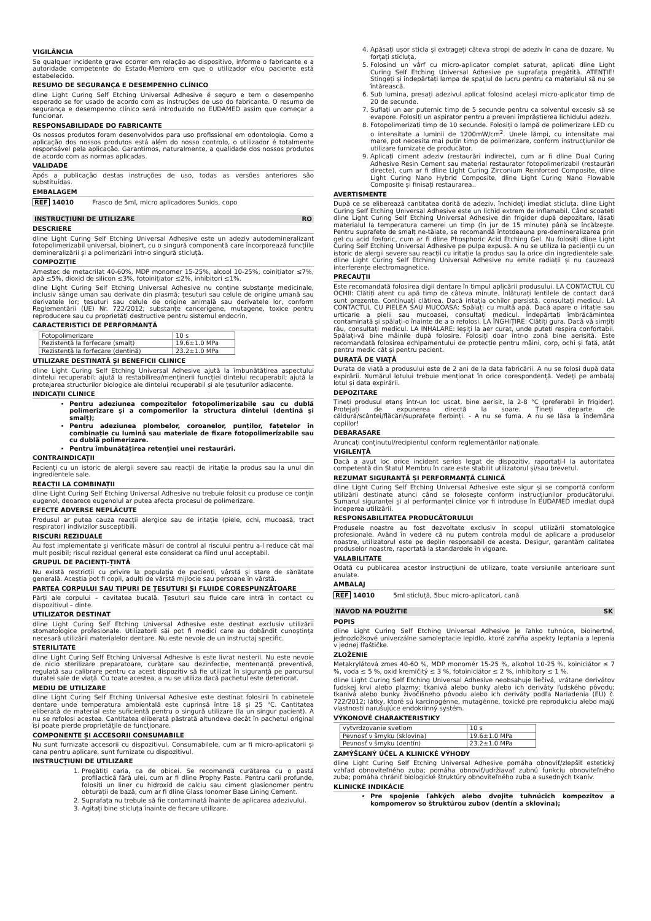VIGILÂNCIA
Se qualquer incidente grave ocorrer em relação ao dispositivo, informe o fabricante e a autoridade competente do Estado-Membro em que o utilizador e/ou paciente está estabelecido.
RESUMO DE SEGURANÇA E DESEMPENHO CLÍNICO
dline Light Curing Self Etching Universal Adhesive é seguro e tem o desempenho esperado se for usado de acordo com as instruções de uso do fabricante. O resumo de segurança e desempenho clínico será introduzido no EUDAMED assim que começar a funcionar.
RESPONSABILIDADE DO FABRICANTE
Os nossos produtos foram desenvolvidos para uso profissional em odontologia. Como a aplicação dos nossos produtos está além do nosso controlo, o utilizador é totalmente responsável pela aplicação. Garantimos, naturalmente, a qualidade dos nossos produtos de acordo com as normas aplicadas.
VALIDADE
Após a publicação destas instruções de uso, todas as versões anteriores são substituídas.
EMBALAGEM
REF 14010 Frasco de 5ml, micro aplicadores 5unids, copo
INSTRUCȚIUNI DE UTILIZARE RO
DESCRIERE
dline Light Curing Self Etching Universal Adhesive este un adeziv autodemineralizant fotopolimerizabil universal, bioinert, cu o singură componentă care încorporează funcțiile demineralizării și a polimerizării într-o singură sticluță.
COMPOZIȚIE
Amestec de metacrilat 40-60%, MDP monomer 15-25%, alcool 10-25%, coinițiator ≤7%, apă ≤5%, dioxid de silicon ≤3%, fotoinițiator ≤2%, inhibitori ≤1%.
dline Light Curing Self Etching Universal Adhesive nu conține substanțe medicinale, inclusiv sânge uman sau derivate din plasmă; țesuturi sau celule de origine umană sau derivatele lor; țesuturi sau celule de origine animală sau derivatele lor, conform Reglementării (UE) Nr. 722/2012; substanțe cancerigene, mutagene, toxice pentru reproducere sau cu proprietăți destructive pentru sistemul endocrin.
CARACTERISTICI DE PERFORMANȚĂ
| Fotopolimerizare | 10 s |
| Rezistență la forfecare (smalț) | 19.6±1.0 MPa |
| Rezistență la forfecare (dentină) | 23.2±1.0 MPa |
UTILIZARE DESTINATĂ ȘI BENEFICII CLINICE
dline Light Curing Self Etching Universal Adhesive ajută la îmbunătățirea aspectului dintelui recuperabil; ajută la restabilirea/menținerii funcției dintelui recuperabil; ajută la protejarea structurilor biologice ale dintelui recuperabil și ale țesuturilor adiacente.
INDICAȚII CLINICE
Pentru adeziunea compozitelor fotopolimerizabile sau cu dublă polimerizare și a compomerilor la structura dintelui (dentină și smalț);
Pentru adeziunea plombelor, coroanelor, punților, fațetelor în combinație cu lumină sau materiale de fixare fotopolimerizabile sau cu dublă polimerizare.
Pentru îmbunătățirea retenției unei restaurări.
CONTRAINDICAȚII
Pacienți cu un istoric de alergii severe sau reacții de iritație la produs sau la unul din ingredientele sale.
REACȚII LA COMBINAȚII
dline Light Curing Self Etching Universal Adhesive nu trebuie folosit cu produse ce conțin eugenol, deoarece eugenolul ar putea afecta procesul de polimerizare.
EFECTE ADVERSE NEPLĂCUTE
Produsul ar putea cauza reacții alergice sau de iritație (piele, ochi, mucoasă, tract respirator) indivizilor susceptibili.
RISCURI REZIDUALE
Au fost implementate și verificate măsuri de control al riscului pentru a-l reduce cât mai mult posibil; riscul rezidual general este considerat ca fiind unul acceptabil.
GRUPUL DE PACIENȚI-ȚINTĂ
Nu există restricții cu privire la populația de pacienți, vârstă și stare de sănătate generală. Aceștia pot fi copii, adulți de vârstă mijlocie sau persoane în vârstă.
PARTEA CORPULUI SAU TIPURI DE ȚESUTURI ȘI FLUIDE CORESPUNZĂTOARE
Părți ale corpului – cavitatea bucală. Țesuturi sau fluide care intră în contact cu dispozitivul – dinte.
UTILIZATOR DESTINAT
dline Light Curing Self Etching Universal Adhesive este destinat exclusiv utilizării stomatologice profesionale. Utilizatorii săi pot fi medici care au dobândit cunoștința necesară utilizării materialelor dentare. Nu este nevoie de un instructaj specific.
STERILITATE
dline Light Curing Self Etching Universal Adhesive is este livrat nesteril. Nu este nevoie de nicio sterilizare preparatoare, curățare sau dezinfecție, mentenanță preventivă, regulată sau calibrare pentru ca acest dispozitiv să fie utilizat în siguranță pe parcursul duratei sale de viață. Cu toate acestea, a nu se utiliza dacă pachetul este deteriorat.
MEDIU DE UTILIZARE
dline Light Curing Self Etching Universal Adhesive este destinat folosirii în cabinetele dentare unde temperatura ambientală este cuprinsă între 18 și 25 °C. Cantitatea eliberată de material este suficientă pentru o singură utilizare (la un singur pacient). A nu se refolosi acestea. Cantitatea eliberată păstrată altundeva decât în pachetul original își poate pierde proprietățile de funcționare.
COMPONENTE ȘI ACCESORII CONSUMABILE
Nu sunt furnizate accesorii cu dispozitivul. Consumabilele, cum ar fi micro-aplicatorii și cana pentru aplicare, sunt furnizate cu dispozitivul.
INSTRUCȚIUNI DE UTILIZARE
1. Pregătiți caria, ca de obicei. Se recomandă curățarea cu o pastă profilactică fără ulei, cum ar fi dline Prophy Paste. Pentru carii profunde, folosiți un liner cu hidroxid de calciu sau ciment glasionomer pentru obturații de bază, cum ar fi dline Glass Ionomer Base Lining Cement.
2. Suprafața nu trebuie să fie contaminată înainte de aplicarea adezivului.
3. Agitați bine sticluța înainte de fiecare utilizare.
4. Apăsați ușor sticla și extrageți câteva stropi de adeziv în cana de dozare. Nu forțați sticluța,
5. Folosind un vârf cu micro-aplicator complet saturat, aplicați dline Light Curing Self Etching Universal Adhesive pe suprafața pregătită. ATENȚIE! Stingeți și îndepărtați lampa de spațiul de lucru pentru ca materialul să nu se întărească.
6. Sub lumina, presați adezivul aplicat folosind același micro-aplicator timp de 20 de secunde.
7. Suflați un aer puternic timp de 5 secunde pentru ca solventul excesiv să se evapore. Folosiți un aspirator pentru a preveni împrăștierea lichidului adeziv.
8. Fotopolimerizați timp de 10 secunde. Folosiți o lampă de polimerizare LED cu o intensitate a luminii de 1200mW/cm<sup>2</sup>. Unele lămpi, cu intensitate mai mare, pot necesita mai puțin timp de polimerizare, conform instrucțiunilor de utilizare furnizate de producător.
9. Aplicați ciment adeziv (restaurări indirecte), cum ar fi dline Dual Curing Adhesive Resin Cement sau material restaurator fotopolimerizabil (restaurări directe), cum ar fi dline Light Curing Zirconium Reinforced Composite, dline Light Curing Nano Hybrid Composite, dline Light Curing Nano Flowable Composite și finisați restaurarea..
AVERTISMENTE
După ce se eliberează cantitatea dorită de adeziv, închideți imediat sticluța. dline Light Curing Self Etching Universal Adhesive este un lichid extrem de inflamabil. Când scoateți dline Light Curing Self Etching Universal Adhesive din frigider după depozitare, lăsați materialul la temperatura camerei un timp (în jur de 15 minute) până se încălzește. Pentru suprafețe de smalț ne-tăiate, se recomandă întotdeauna pre-demineralizarea prin gel cu acid fosforic, cum ar fi dline Phosphoric Acid Etching Gel. Nu folosiți dline Light Curing Self Etching Universal Adhesive pe pulpa expusă. A nu se utiliza la pacienții cu un istoric de alergii severe sau reacții cu iritație la produs sau la orice din ingredientele sale. dline Light Curing Self Etching Universal Adhesive nu emite radiații și nu cauzează interferențe electromagnetice.
PRECAUȚII
Este recomandată folosirea digii dentare în timpul aplicării produsului. LA CONTACTUL CU OCHII: Clătiți atent cu apă timp de câteva minute. Înlăturați lentilele de contact dacă sunt prezente. Continuați clătirea. Dacă iritația ochilor persistă, consultați medicul. LA CONTACTUL CU PIELEA SAU MUCOASA: Spălați cu multă apă. Dacă apare o iritație sau urticarie a pielii sau mucoasei, consultați medicul. Îndepărtați îmbrăcămintea contaminată și spălați-o înainte de a o refolosi. LA ÎNGHIȚIRE: Clătiți gura. Dacă vă simțiți rău, consultați medicul. LA INHALARE: Ieșiți la aer curat, unde puteți respira confortabil. Spălați-vă bine mâinile după folosire. Folosiți doar într-o zonă bine aerisită. Este recomandată folosirea echipamentului de protecție pentru mâini, corp, ochi și față, atât pentru medic cât și pentru pacient.
DURATĂ DE VIAȚĂ
Durata de viață a produsului este de 2 ani de la data fabricării. A nu se folosi după data expirării. Numărul lotului trebuie menționat în orice corespondență. Vedeți pe ambalaj lotul și data expirării.
DEPOZITARE
Țineți produsul etanș într-un loc uscat, bine aerisit, la 2-8 °C (preferabil în frigider). Protejați de expunerea directă la soare. Țineți departe de căldură/scântei/flăcări/suprafețe fierbinți. - A nu se fuma. A nu se lăsa la îndemâna copiilor!
DEBARASARE
Aruncați conținutul/recipientul conform reglementărilor naționale.
VIGILENȚĂ
Dacă a avut loc orice incident serios legat de dispozitiv, raportați-l la autoritatea competentă din Statul Membru în care este stabilit utilizatorul și/sau brevetul.
REZUMAT SIGURANȚĂ ȘI PERFORMANȚĂ CLINICĂ
dline Light Curing Self Etching Universal Adhesive este sigur și se comportă conform utilizării destinate atunci când se folosește conform instrucțiunilor producătorului. Sumarul siguranței și al performanței clinice vor fi introduse în EUDAMED imediat după începerea utilizării.
RESPONSABILITATEA PRODUCĂTORULUI
Produsele noastre au fost dezvoltate exclusiv în scopul utilizării stomatologice profesionale. Având în vedere că nu putem controla modul de aplicare a produselor noastre, utilizatorul este pe deplin responsabil de acesta. Desigur, garantăm calitatea produselor noastre, raportată la standardele în vigoare.
VALABILITATE
Odată cu publicarea acestor instrucțiuni de utilizare, toate versiunile anterioare sunt anulate.
AMBALAJ
REF 14010 5ml sticluță, 5buc micro-aplicatori, cană
NÁVOD NA POUŽITIE SK
POPIS
dline Light Curing Self Etching Universal Adhesive je ľahko tuhnúce, bioinertné, jednozložkové univerzálne samoleptacie lepidlo, ktoré zahŕňa aspekty leptania a lepenia v jednej fľaštičke.
ZLOŽENIE
Metakrylátová zmes 40-60 %, MDP monomér 15-25 %, alkohol 10-25 %, koiniciátor ≤ 7 %, voda ≤ 5 %, oxid kremičitý ≤ 3 %, fotoiniciátor ≤ 2 %, inhibítory ≤ 1 %.
dline Light Curing Self Etching Universal Adhesive neobsahuje liečivá, vrátane derivátov ľudskej krvi alebo plazmy; tkanivá alebo bunky alebo ich deriváty ľudského pôvodu; tkanivá alebo bunky živočíšneho pôvodu alebo ich deriváty podľa Nariadenia (EÚ) č. 722/2012; látky, ktoré sú karcinogénne, mutagénne, toxické pre reprodukciu alebo majú vlastnosti narušujúce endokrinný systém.
VÝKONOVÉ CHARAKTERISTIKY
| vytvrdzovanie svetlom | 10 s |
| Pevnosť v šmyku (sklovina) | 19.6±1.0 MPa |
| Pevnosť v šmyku (dentín) | 23.2±1.0 MPa |
ZAMÝŠĽANÝ ÚČEL A KLINICKÉ VÝHODY
dline Light Curing Self Etching Universal Adhesive pomáha obnoviť/zlepšiť estetický vzhľad obnoviteľného zuba; pomáha obnoviť/udržiavať zubnú funkciu obnoviteľného zuba; pomáha chrániť biologické štruktúry obnoviteľného zuba a susedných tkanív.
KLINICKÉ INDIKÁCIE
Pre spojenie ľahkých alebo dvojite tuhnúcich kompozitov a kompomerov so štruktúrou zubov (dentín a sklovina);